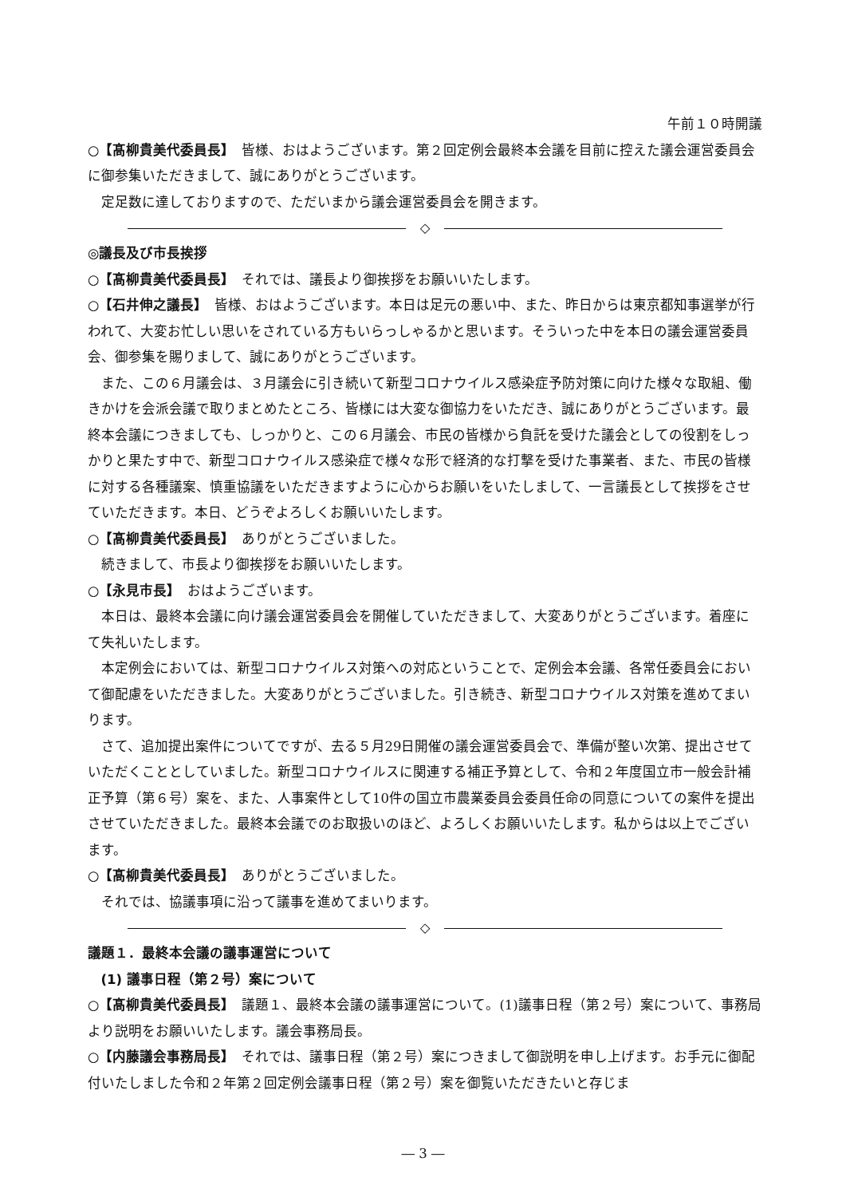午前１０時開議
○【髙柳貴美代委員長】　皆様、おはようございます。第２回定例会最終本会議を目前に控えた議会運営委員会に御参集いただきまして、誠にありがとうございます。
定足数に達しておりますので、ただいまから議会運営委員会を開きます。
◇
◎議長及び市長挨拶
○【髙柳貴美代委員長】　それでは、議長より御挨拶をお願いいたします。
○【石井伸之議長】　皆様、おはようございます。本日は足元の悪い中、また、昨日からは東京都知事選挙が行われて、大変お忙しい思いをされている方もいらっしゃるかと思います。そういった中を本日の議会運営委員会、御参集を賜りまして、誠にありがとうございます。
また、この６月議会は、３月議会に引き続いて新型コロナウイルス感染症予防対策に向けた様々な取組、働きかけを会派会議で取りまとめたところ、皆様には大変な御協力をいただき、誠にありがとうございます。最終本会議につきましても、しっかりと、この６月議会、市民の皆様から負託を受けた議会としての役割をしっかりと果たす中で、新型コロナウイルス感染症で様々な形で経済的な打撃を受けた事業者、また、市民の皆様に対する各種議案、慎重協議をいただきますように心からお願いをいたしまして、一言議長として挨拶をさせていただきます。本日、どうぞよろしくお願いいたします。
○【髙柳貴美代委員長】　ありがとうございました。
続きまして、市長より御挨拶をお願いいたします。
○【永見市長】　おはようございます。
本日は、最終本会議に向け議会運営委員会を開催していただきまして、大変ありがとうございます。着座にて失礼いたします。
本定例会においては、新型コロナウイルス対策への対応ということで、定例会本会議、各常任委員会において御配慮をいただきました。大変ありがとうございました。引き続き、新型コロナウイルス対策を進めてまいります。
さて、追加提出案件についてですが、去る５月29日開催の議会運営委員会で、準備が整い次第、提出させていただくこととしていました。新型コロナウイルスに関連する補正予算として、令和２年度国立市一般会計補正予算（第６号）案を、また、人事案件として10件の国立市農業委員会委員任命の同意についての案件を提出させていただきました。最終本会議でのお取扱いのほど、よろしくお願いいたします。私からは以上でございます。
○【髙柳貴美代委員長】　ありがとうございました。
それでは、協議事項に沿って議事を進めてまいります。
◇
議題１．最終本会議の議事運営について
(1) 議事日程（第２号）案について
○【髙柳貴美代委員長】　議題１、最終本会議の議事運営について。(1)議事日程（第２号）案について、事務局より説明をお願いいたします。議会事務局長。
○【内藤議会事務局長】　それでは、議事日程（第２号）案につきまして御説明を申し上げます。お手元に御配付いたしました令和２年第２回定例会議事日程（第２号）案を御覧いただきたいと存じま
― 3 ―